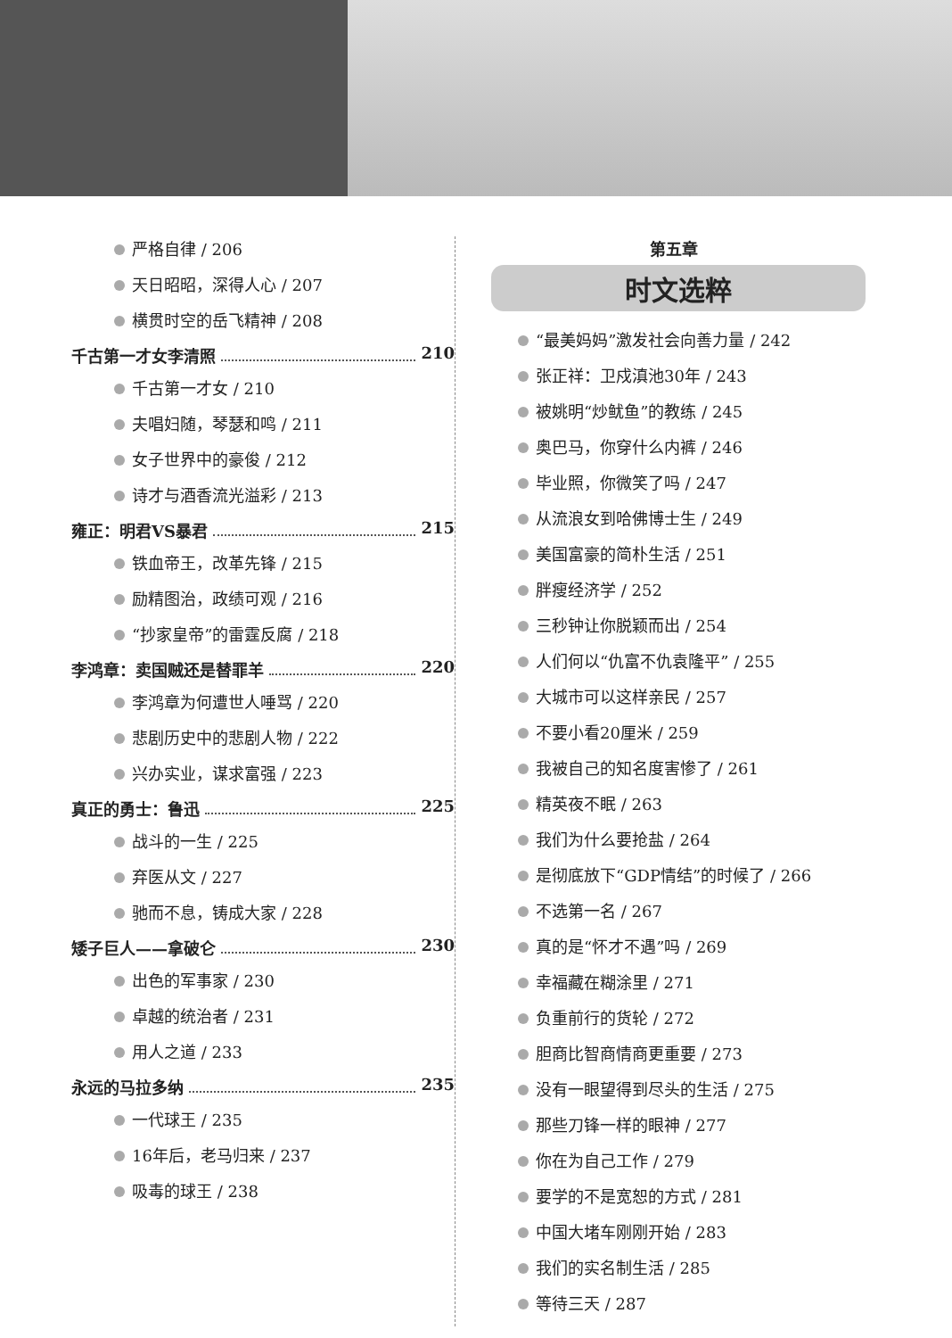严格自律 / 206
天日昭昭，深得人心 / 207
横贯时空的岳飞精神 / 208
千古第一才女李清照 210
千古第一才女 / 210
夫唱妇随，琴瑟和鸣 / 211
女子世界中的豪俊 / 212
诗才与酒香流光溢彩 / 213
雍正：明君VS暴君 215
铁血帝王，改革先锋 / 215
励精图治，政绩可观 / 216
“抄家皇帝”的雷霆反腐 / 218
李鸿章：卖国贼还是替罪羊 220
李鸿章为何遭世人唾骂 / 220
悲剧历史中的悲剧人物 / 222
兴办实业，谋求富强 / 223
真正的勇士：鲁迅 225
战斗的一生 / 225
弃医从文 / 227
驰而不息，铸成大家 / 228
矮子巨人——拿破仑 230
出色的军事家 / 230
卓越的统治者 / 231
用人之道 / 233
永远的马拉多纳 235
一代球王 / 235
16年后，老马归来 / 237
吸毒的球王 / 238
第五章
时文选粹
“最美妈妈”激发社会向善力量 / 242
张正祥：卫戍滇池30年 / 243
被姚明“炒鱿鱼”的教练 / 245
奥巴马，你穿什么内裤 / 246
毕业照，你微笑了吗 / 247
从流浪女到哈佛博士生 / 249
美国富豪的简朴生活 / 251
胖瘦经济学 / 252
三秒钟让你脱颖而出 / 254
人们何以“仇富不仇袁隆平” / 255
大城市可以这样亲民 / 257
不要小看20厘米 / 259
我被自己的知名度害惨了 / 261
精英夜不眠 / 263
我们为什么要抢盐 / 264
是彻底放下“GDP情结”的时候了 / 266
不选第一名 / 267
真的是“怀才不遇”吗 / 269
幸福藏在糊涂里 / 271
负重前行的货轮 / 272
胆商比智商情商更重要 / 273
没有一眼望得到尽头的生活 / 275
那些刀锋一样的眼神 / 277
你在为自己工作 / 279
要学的不是宽恕的方式 / 281
中国大堵车刚刚开始 / 283
我们的实名制生活 / 285
等待三天 / 287